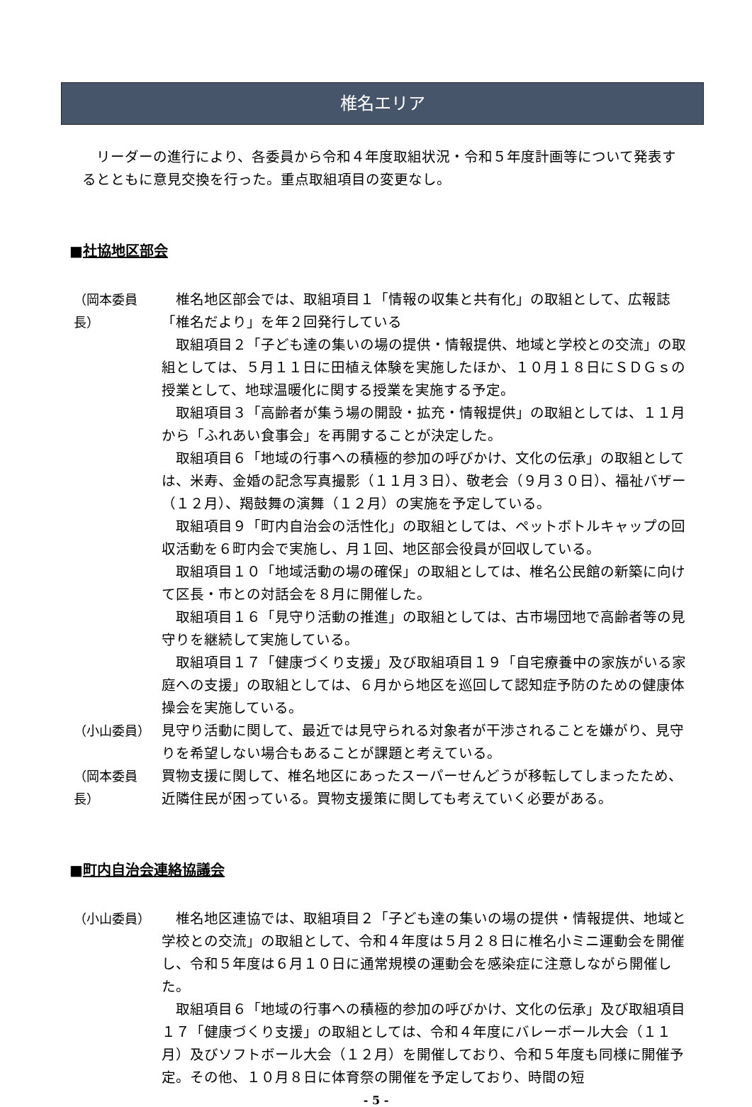椎名エリア
リーダーの進行により、各委員から令和４年度取組状況・令和５年度計画等について発表するとともに意見交換を行った。重点取組項目の変更なし。
■社協地区部会
（岡本委員長）
椎名地区部会では、取組項目１「情報の収集と共有化」の取組として、広報誌「椎名だより」を年２回発行している
取組項目２「子ども達の集いの場の提供・情報提供、地域と学校との交流」の取組としては、５月１１日に田植え体験を実施したほか、１０月１８日にＳＤＧｓの授業として、地球温暖化に関する授業を実施する予定。
取組項目３「高齢者が集う場の開設・拡充・情報提供」の取組としては、１１月から「ふれあい食事会」を再開することが決定した。
取組項目６「地域の行事への積極的参加の呼びかけ、文化の伝承」の取組としては、米寿、金婚の記念写真撮影（１１月３日）、敬老会（９月３０日）、福祉バザー（１２月）、羯鼓舞の演舞（１２月）の実施を予定している。
取組項目９「町内自治会の活性化」の取組としては、ペットボトルキャップの回収活動を６町内会で実施し、月１回、地区部会役員が回収している。
取組項目１０「地域活動の場の確保」の取組としては、椎名公民館の新築に向けて区長・市との対話会を８月に開催した。
取組項目１６「見守り活動の推進」の取組としては、古市場団地で高齢者等の見守りを継続して実施している。
取組項目１７「健康づくり支援」及び取組項目１９「自宅療養中の家族がいる家庭への支援」の取組としては、６月から地区を巡回して認知症予防のための健康体操会を実施している。
（小山委員） 見守り活動に関して、最近では見守られる対象者が干渉されることを嫌がり、見守りを希望しない場合もあることが課題と考えている。
（岡本委員長）
買物支援に関して、椎名地区にあったスーパーせんどうが移転してしまったため、近隣住民が困っている。買物支援策に関しても考えていく必要がある。
■町内自治会連絡協議会
（小山委員） 椎名地区連協では、取組項目２「子ども達の集いの場の提供・情報提供、地域と学校との交流」の取組として、令和４年度は５月２８日に椎名小ミニ運動会を開催し、令和５年度は６月１０日に通常規模の運動会を感染症に注意しながら開催した。
取組項目６「地域の行事への積極的参加の呼びかけ、文化の伝承」及び取組項目１７「健康づくり支援」の取組としては、令和４年度にバレーボール大会（１１月）及びソフトボール大会（１２月）を開催しており、令和５年度も同様に開催予定。その他、１０月８日に体育祭の開催を予定しており、時間の短
- 5 -